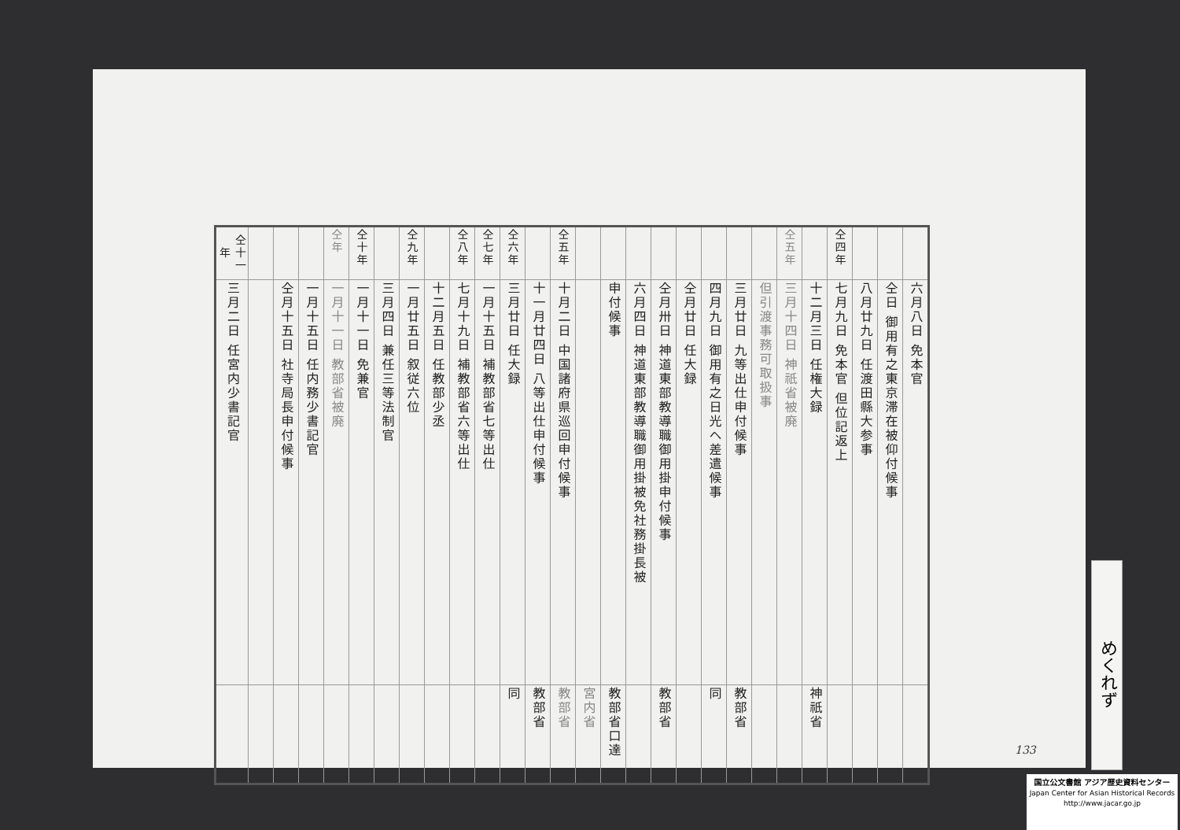| | | | 仝四年 | | 仝五年 | | | | | | | | | 仝五年 | | 仝六年 | 仝七年 | 仝八年 | | 仝九年 | | 仝十年 | 仝年 | | | | 仝十一年 |
| 六月八日 免本官 | 仝日 御用有之東京滞在被仰付候事 | 八月廿九日 任渡田縣大参事 | 七月九日 免本官 但位記返上 | 十二月三日 任権大録 | 三月十四日 神祇省被廃 | 但引渡事務可取扱事 | 三月廿日 九等出仕申付候事 | 四月九日 御用有之日光ヘ差遣候事 | 仝月廿日 任大録 | 仝月卅日 神道東部教導職御用掛申付候事 | 六月四日 神道東部教導職御用掛被免社務掛長被 | 申付候事 | | 十月二日 中国諸府県巡回申付候事 | 十一月廿四日 八等出仕申付候事 | 三月廿日 任大録 | 一月十五日 補教部省七等出仕 | 七月十九日 補教部省六等出仕 | 十二月五日 任教部少丞 | 一月廿五日 叙従六位 | 三月四日 兼任三等法制官 | 一月十一日 免兼官 | 一月十一日 教部省被廃 | 一月十五日 任内務少書記官 | 仝月十五日 社寺局長申付候事 | | 三月二日 任宮内少書記官 |
| | | | | 神祇省 | | | 教部省 | 同 | | 教部省 | | 教部省口達 | 宮内省 | 教部省 | 教部省 | 同 | | | | | | | | | | | |
133
めくれず
国立公文書館 アジア歴史資料センター
Japan Center for Asian Historical Records
http://www.jacar.go.jp